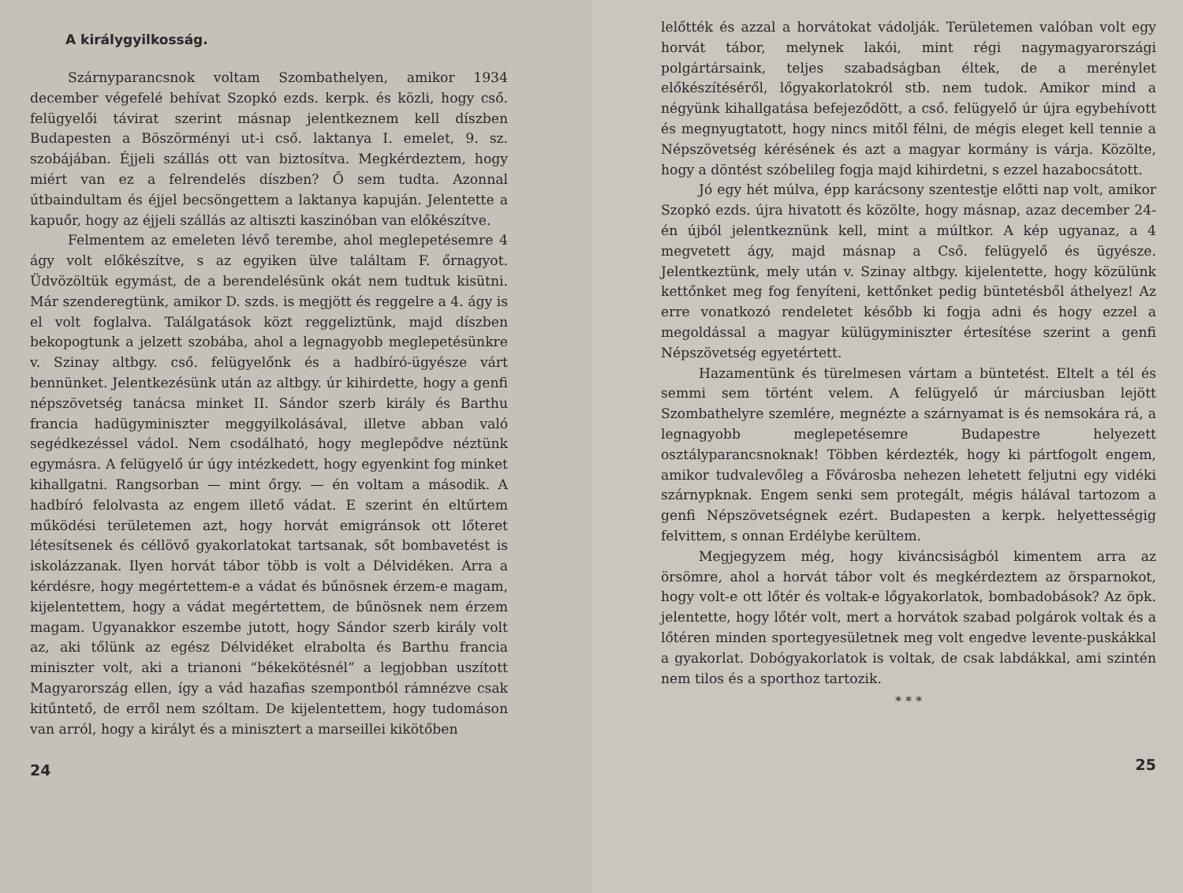A királygyilkosság.
Szárnyparancsnok voltam Szombathelyen, amikor 1934 december végefelé behívat Szopkó ezds. kerpk. és közli, hogy cső. felügyelői távirat szerint másnap jelentkeznem kell díszben Budapesten a Böszörményi ut-i cső. laktanya I. emelet, 9. sz. szobájában. Éjjeli szállás ott van biztosítva. Megkérdeztem, hogy miért van ez a felrendelés díszben? Ő sem tudta. Azonnal útbaindultam és éjjel becsöngettem a laktanya kapuján. Jelentette a kapuőr, hogy az éjjeli szállás az altiszti kaszinóban van előkészítve.
Felmentem az emeleten lévő terembe, ahol meglepetésemre 4 ágy volt előkészítve, s az egyiken ülve találtam F. őrnagyot. Üdvözöltük egymást, de a berendelésünk okát nem tudtuk kisütni. Már szenderegtünk, amikor D. szds. is megjött és reggelre a 4. ágy is el volt foglalva. Találgatások közt reggeliztünk, majd díszben bekopogtunk a jelzett szobába, ahol a legnagyobb meglepetésünkre v. Szinay altbgy. cső. felügyelőnk és a hadbíró-ügyésze várt bennünket. Jelentkezésünk után az altbgy. úr kihirdette, hogy a genfi népszövetség tanácsa minket II. Sándor szerb király és Barthu francia hadügyminiszter meggyilkolásával, illetve abban való segédkezéssel vádol. Nem csodálható, hogy meglepődve néztünk egymásra. A felügyelő úr úgy intézkedett, hogy egyenkint fog minket kihallgatni. Rangsorban — mint őrgy. — én voltam a második. A hadbíró felolvasta az engem illető vádat. E szerint én eltűrtem működési területemen azt, hogy horvát emigránsok ott lőteret létesítsenek és céllövő gyakorlatokat tartsanak, sőt bombavetést is iskolázzanak. Ilyen horvát tábor több is volt a Délvidéken. Arra a kérdésre, hogy megértettem-e a vádat és bűnösnek érzem-e magam, kijelentettem, hogy a vádat megértettem, de bűnösnek nem érzem magam. Ugyanakkor eszembe jutott, hogy Sándor szerb király volt az, aki tőlünk az egész Délvidéket elrabolta és Barthu francia miniszter volt, aki a trianoni “békekötésnél” a legjobban uszított Magyarország ellen, így a vád hazafias szempontból rámnézve csak kitűntető, de erről nem szóltam. De kijelentettem, hogy tudomáson van arról, hogy a királyt és a minisztert a marseillei kikötőben
24
lelőtték és azzal a horvátokat vádolják. Területemen valóban volt egy horvát tábor, melynek lakói, mint régi nagymagyarországi polgártársaink, teljes szabadságban éltek, de a merénylet előkészítéséről, lőgyakorlatokról stb. nem tudok. Amikor mind a négyünk kihallgatása befejeződött, a cső. felügyelő úr újra egybehívott és megnyugtatott, hogy nincs mitől félni, de mégis eleget kell tennie a Népszövetség kérésének és azt a magyar kormány is várja. Közölte, hogy a döntést szóbelileg fogja majd kihirdetni, s ezzel hazabocsátott.
Jó egy hét múlva, épp karácsony szentestje előtti nap volt, amikor Szopkó ezds. újra hivatott és közölte, hogy másnap, azaz december 24-én újból jelentkeznünk kell, mint a múltkor. A kép ugyanaz, a 4 megvetett ágy, majd másnap a Cső. felügyelő és ügyésze. Jelentkeztünk, mely után v. Szinay altbgy. kijelentette, hogy közülünk kettőnket meg fog fenyíteni, kettőnket pedig büntetésből áthelyez! Az erre vonatkozó rendeletet később ki fogja adni és hogy ezzel a megoldással a magyar külügyminiszter értesítése szerint a genfi Népszövetség egyetértett.
Hazamentünk és türelmesen vártam a büntetést. Eltelt a tél és semmi sem történt velem. A felügyelő úr márciusban lejött Szombathelyre szemlére, megnézte a szárnyamat is és nemsokára rá, a legnagyobb meglepetésemre Budapestre helyezett osztályparancsnoknak! Többen kérdezték, hogy ki pártfogolt engem, amikor tudvalevőleg a Fővárosba nehezen lehetett feljutni egy vidéki szárnypknak. Engem senki sem protegált, mégis hálával tartozom a genfi Népszövetségnek ezért. Budapesten a kerpk. helyettességig felvittem, s onnan Erdélybe kerültem.
Megjegyzem még, hogy kiváncsiságból kimentem arra az örsömre, ahol a horvát tábor volt és megkérdeztem az örsparnokot, hogy volt-e ott lőtér és voltak-e lőgyakorlatok, bombadobások? Az öpk. jelentette, hogy lőtér volt, mert a horvátok szabad polgárok voltak és a lőtéren minden sportegyesületnek meg volt engedve levente-puskákkal a gyakorlat. Dobógyakorlatok is voltak, de csak labdákkal, ami szintén nem tilos és a sporthoz tartozik.
* * *
25